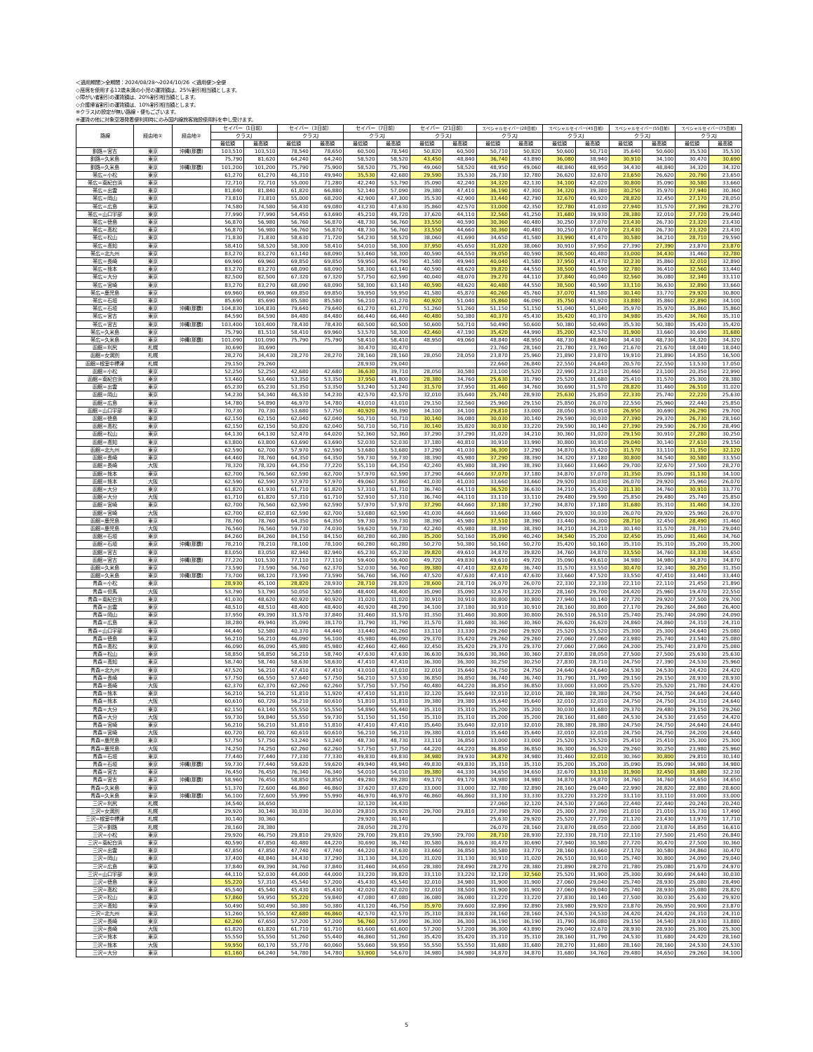＜適用期間＞全期間：2024/08/28～2024/10/26 ＜適用便＞全便
◇座席を使用する12歳未満の小児の運賃額は、25%割引相当額とします。
◇障がい者割引の運賃額は、20%割引相当額とします。
◇介護帰省割引の運賃額は、10%割引相当額とします。
※クラスJの設定が無い路線・便もございます。
※運賃の他に対象空港発着便利用時にのみ国内線旅客施設使用料を申し受けます。
| 路線 | 経由地① | 経由地② | セイバー（1日前） | | セイバー（3日前） | | セイバー（7日前） | | セイバー（21日前） | | スペシャルセイバー(28日前) | | スペシャルセイバー(45日前) | | スペシャルセイバー(55日前) | | スペシャルセイバー(75日前) | |
| --- | --- | --- | --- | --- | --- | --- | --- | --- | --- | --- | --- | --- | --- | --- | --- | --- | --- | --- |
| | | | クラスJ | | クラスJ | | クラスJ | | クラスJ | | クラスJ | | クラスJ | | クラスJ | | クラスJ | |
| | | | 最低額 | 最高額 | 最低額 | 最高額 | 最低額 | 最高額 | 最低額 | 最高額 | 最低額 | 最高額 | 最低額 | 最高額 | 最低額 | 最高額 | 最低額 | 最高額 |
| 釧路=宮古 | 東京 | 沖縄(那覇) | 103,510 | 103,510 | 78,540 | 78,650 | 60,500 | 78,540 | 50,820 | 60,500 | 50,710 | 50,820 | 50,600 | 50,710 | 35,640 | 50,600 | 35,530 | 35,530 |
| 釧路=久米島 | 東京 | | 75,790 | 81,620 | 64,240 | 64,240 | 58,520 | 58,520 | 43,450 | 48,840 | 36,740 | 43,890 | 36,080 | 38,940 | 30,910 | 34,100 | 30,470 | 30,690 |
| 釧路=久米島 | 東京 | 沖縄(那覇) | 101,200 | 101,200 | 75,790 | 75,900 | 58,520 | 75,790 | 49,060 | 58,520 | 48,950 | 49,060 | 48,840 | 48,950 | 34,430 | 48,840 | 34,320 | 34,320 |
| 帯広=小松 | 東京 | | 61,270 | 61,270 | 46,310 | 49,940 | 35,530 | 42,680 | 29,590 | 35,530 | 26,730 | 32,780 | 26,620 | 32,670 | 23,650 | 26,620 | 20,790 | 23,650 |
| 帯広=南紀白浜 | 東京 | | 72,710 | 72,710 | 55,000 | 71,280 | 42,240 | 53,790 | 35,090 | 42,240 | 34,320 | 42,130 | 34,100 | 42,020 | 30,800 | 35,090 | 30,580 | 33,660 |
| 帯広=出雲 | 東京 | | 81,840 | 81,840 | 61,820 | 66,880 | 52,140 | 57,090 | 39,380 | 47,410 | 36,190 | 47,300 | 34,320 | 39,380 | 30,250 | 35,970 | 27,940 | 30,360 |
| 帯広=岡山 | 東京 | | 73,810 | 73,810 | 55,000 | 68,200 | 42,900 | 47,300 | 35,530 | 42,900 | 33,440 | 42,790 | 32,670 | 40,920 | 28,820 | 32,450 | 27,170 | 28,050 |
| 帯広=広島 | 東京 | | 74,580 | 74,580 | 56,430 | 69,080 | 43,230 | 47,630 | 35,860 | 42,570 | 33,000 | 42,350 | 32,780 | 41,030 | 27,940 | 31,570 | 27,390 | 28,270 |
| 帯広=山口宇部 | 東京 | | 77,990 | 77,990 | 54,450 | 63,690 | 45,210 | 49,720 | 37,620 | 44,110 | 32,560 | 41,250 | 31,680 | 39,930 | 28,380 | 32,010 | 27,720 | 29,040 |
| 帯広=徳島 | 東京 | | 56,870 | 56,980 | 56,760 | 56,870 | 48,730 | 56,760 | 33,550 | 40,590 | 30,360 | 40,480 | 30,250 | 37,070 | 23,430 | 26,730 | 23,320 | 23,430 |
| 帯広=高松 | 東京 | | 56,870 | 56,980 | 56,760 | 56,870 | 48,730 | 56,760 | 33,550 | 44,660 | 30,360 | 40,480 | 30,250 | 37,070 | 23,430 | 26,730 | 23,320 | 23,430 |
| 帯広=松山 | 東京 | | 71,830 | 71,830 | 58,630 | 71,720 | 54,230 | 58,520 | 38,060 | 41,690 | 34,650 | 41,580 | 33,990 | 41,470 | 30,580 | 34,210 | 28,710 | 29,590 |
| 帯広=高知 | 東京 | | 58,410 | 58,520 | 58,300 | 58,410 | 54,010 | 58,300 | 37,950 | 45,650 | 31,020 | 38,060 | 30,910 | 37,950 | 27,390 | 27,390 | 23,870 | 23,870 |
| 帯広=北九州 | 東京 | | 83,270 | 83,270 | 63,140 | 68,090 | 53,460 | 58,300 | 40,590 | 44,550 | 39,050 | 40,590 | 38,500 | 40,480 | 33,000 | 34,430 | 31,460 | 32,780 |
| 帯広=長崎 | 東京 | | 69,960 | 69,960 | 69,850 | 69,850 | 59,950 | 64,790 | 41,580 | 49,940 | 40,040 | 41,580 | 37,950 | 41,470 | 32,230 | 35,860 | 32,010 | 32,890 |
| 帯広=熊本 | 東京 | | 83,270 | 83,270 | 68,090 | 68,090 | 58,300 | 63,140 | 40,590 | 48,620 | 39,820 | 44,550 | 38,500 | 40,590 | 32,780 | 36,410 | 32,560 | 33,440 |
| 帯広=大分 | 東京 | | 82,500 | 82,500 | 67,320 | 67,320 | 57,750 | 62,590 | 40,040 | 48,070 | 39,270 | 44,110 | 37,840 | 40,040 | 32,560 | 36,080 | 32,340 | 33,110 |
| 帯広=宮崎 | 東京 | | 83,270 | 83,270 | 68,090 | 68,090 | 58,300 | 63,140 | 40,590 | 48,620 | 40,480 | 44,550 | 38,500 | 40,590 | 33,110 | 36,630 | 32,890 | 33,660 |
| 帯広=鹿児島 | 東京 | | 69,960 | 69,960 | 69,850 | 69,850 | 59,950 | 59,950 | 41,580 | 45,870 | 40,260 | 45,760 | 37,070 | 41,580 | 30,140 | 33,770 | 29,920 | 30,800 |
| 帯広=石垣 | 東京 | | 85,690 | 85,690 | 85,580 | 85,580 | 56,210 | 61,270 | 40,920 | 51,040 | 35,860 | 46,090 | 35,750 | 40,920 | 33,880 | 35,860 | 32,890 | 34,100 |
| 帯広=石垣 | 東京 | 沖縄(那覇) | 104,830 | 104,830 | 79,640 | 79,640 | 61,270 | 61,270 | 51,260 | 51,260 | 51,150 | 51,150 | 51,040 | 51,040 | 35,970 | 35,970 | 35,860 | 35,860 |
| 帯広=宮古 | 東京 | | 84,590 | 84,590 | 84,480 | 84,480 | 66,440 | 66,440 | 40,480 | 50,380 | 40,370 | 45,430 | 35,420 | 40,370 | 34,980 | 35,420 | 34,760 | 35,310 |
| 帯広=宮古 | 東京 | 沖縄(那覇) | 103,400 | 103,400 | 78,430 | 78,430 | 60,500 | 60,500 | 50,600 | 50,710 | 50,490 | 50,600 | 50,380 | 50,490 | 35,530 | 50,380 | 35,420 | 35,420 |
| 帯広=久米島 | 東京 | | 75,790 | 81,510 | 58,410 | 69,960 | 53,570 | 58,300 | 42,460 | 47,190 | 35,420 | 44,990 | 35,200 | 42,570 | 31,900 | 33,660 | 30,690 | 31,680 |
| 帯広=久米島 | 東京 | 沖縄(那覇) | 101,090 | 101,090 | 75,790 | 75,790 | 58,410 | 58,410 | 48,950 | 49,060 | 48,840 | 48,950 | 48,730 | 48,840 | 34,430 | 48,730 | 34,320 | 34,320 |
| 函館=利尻 | 札幌 | | 30,690 | 30,690 | | | 30,470 | 30,470 | | | 23,760 | 28,160 | 21,780 | 23,760 | 21,670 | 21,670 | 18,040 | 18,040 |
| 函館=女満別 | 札幌 | | 28,270 | 34,430 | 28,270 | 28,270 | 28,160 | 28,160 | 28,050 | 28,050 | 23,870 | 25,960 | 21,890 | 23,870 | 19,910 | 21,890 | 14,850 | 16,500 |
| 函館=根室中標津 | 札幌 | | 29,150 | 29,260 | | | 28,930 | 29,040 | | | 22,660 | 26,840 | 22,550 | 24,640 | 20,570 | 22,550 | 13,530 | 17,050 |
| 函館=小松 | 東京 | | 52,250 | 52,250 | 42,680 | 42,680 | 36,630 | 39,710 | 28,050 | 30,580 | 23,100 | 25,520 | 22,990 | 23,210 | 20,460 | 23,100 | 20,350 | 22,990 |
| 函館=南紀白浜 | 東京 | | 53,460 | 53,460 | 53,350 | 53,350 | 37,950 | 41,800 | 28,380 | 34,760 | 25,630 | 31,790 | 25,520 | 31,680 | 25,410 | 31,570 | 25,300 | 28,380 |
| 函館=出雲 | 東京 | | 65,230 | 65,230 | 53,350 | 53,350 | 53,240 | 53,240 | 31,570 | 37,950 | 31,460 | 34,760 | 30,690 | 31,570 | 28,820 | 31,460 | 26,510 | 31,020 |
| 函館=岡山 | 東京 | | 54,230 | 54,340 | 46,530 | 54,230 | 42,570 | 42,570 | 32,010 | 35,640 | 25,740 | 28,930 | 25,630 | 25,850 | 22,330 | 25,740 | 22,220 | 25,630 |
| 函館=広島 | 東京 | | 54,780 | 54,890 | 46,970 | 54,780 | 43,010 | 43,010 | 29,150 | 32,560 | 25,960 | 29,150 | 25,850 | 26,070 | 22,550 | 25,960 | 22,440 | 25,850 |
| 函館=山口宇部 | 東京 | | 70,730 | 70,730 | 53,680 | 57,750 | 40,920 | 49,390 | 34,100 | 34,100 | 29,810 | 33,000 | 28,050 | 30,910 | 26,950 | 30,690 | 26,290 | 29,700 |
| 函館=徳島 | 東京 | | 62,150 | 62,150 | 62,040 | 62,040 | 50,710 | 50,710 | 30,140 | 36,080 | 30,030 | 30,140 | 29,590 | 30,030 | 27,390 | 29,370 | 26,730 | 28,160 |
| 函館=高松 | 東京 | | 62,150 | 62,150 | 50,820 | 62,040 | 50,710 | 50,710 | 30,140 | 35,820 | 30,030 | 33,220 | 29,590 | 30,140 | 27,390 | 29,590 | 26,730 | 28,490 |
| 函館=松山 | 東京 | | 64,130 | 64,130 | 52,470 | 64,020 | 52,360 | 52,360 | 37,290 | 37,290 | 31,020 | 34,210 | 30,360 | 31,020 | 29,150 | 30,910 | 27,280 | 30,250 |
| 函館=高知 | 東京 | | 63,800 | 63,800 | 63,690 | 63,690 | 52,030 | 52,030 | 37,180 | 40,810 | 30,910 | 33,990 | 30,800 | 30,910 | 29,040 | 30,140 | 27,610 | 29,150 |
| 函館=北九州 | 東京 | | 62,590 | 62,700 | 57,970 | 62,590 | 53,680 | 53,680 | 37,290 | 41,030 | 36,300 | 37,290 | 34,870 | 35,420 | 31,570 | 33,110 | 31,350 | 32,120 |
| 函館=長崎 | 東京 | | 64,460 | 78,760 | 64,350 | 64,350 | 59,730 | 59,730 | 38,390 | 45,980 | 37,290 | 38,390 | 34,320 | 37,180 | 30,800 | 34,540 | 30,580 | 33,550 |
| 函館=長崎 | 大阪 | | 78,320 | 78,320 | 64,350 | 77,220 | 55,110 | 64,350 | 42,240 | 45,980 | 38,390 | 38,390 | 33,660 | 33,660 | 29,700 | 32,670 | 27,500 | 28,270 |
| 函館=熊本 | 東京 | | 62,700 | 76,560 | 62,590 | 62,700 | 57,970 | 62,590 | 37,290 | 44,660 | 37,070 | 37,180 | 34,870 | 37,070 | 31,350 | 35,090 | 31,130 | 34,100 |
| 函館=熊本 | 大阪 | | 62,590 | 62,590 | 57,970 | 57,970 | 49,060 | 57,860 | 41,030 | 41,030 | 33,660 | 33,660 | 29,920 | 30,030 | 26,070 | 29,920 | 25,960 | 26,070 |
| 函館=大分 | 東京 | | 61,820 | 61,930 | 61,710 | 61,820 | 57,310 | 61,710 | 36,740 | 44,110 | 36,520 | 36,630 | 34,210 | 35,420 | 31,130 | 34,760 | 30,910 | 33,770 |
| 函館=大分 | 大阪 | | 61,710 | 61,820 | 57,310 | 61,710 | 52,910 | 57,310 | 36,740 | 44,110 | 33,110 | 33,110 | 29,480 | 29,590 | 25,850 | 29,480 | 25,740 | 25,850 |
| 函館=宮崎 | 東京 | | 62,700 | 76,560 | 62,590 | 62,590 | 57,970 | 57,970 | 37,290 | 44,660 | 37,180 | 37,290 | 34,870 | 37,180 | 31,680 | 35,310 | 31,460 | 34,320 |
| 函館=宮崎 | 大阪 | | 62,700 | 62,810 | 62,590 | 62,700 | 53,680 | 62,590 | 41,030 | 44,660 | 33,660 | 33,660 | 29,920 | 30,030 | 26,070 | 29,920 | 25,960 | 26,070 |
| 函館=鹿児島 | 東京 | | 78,760 | 78,760 | 64,350 | 64,350 | 59,730 | 59,730 | 38,390 | 45,980 | 37,510 | 38,390 | 33,440 | 36,300 | 28,710 | 32,450 | 28,490 | 31,460 |
| 函館=鹿児島 | 大阪 | | 76,560 | 76,560 | 59,730 | 74,030 | 59,620 | 59,730 | 42,240 | 45,980 | 38,390 | 38,390 | 34,210 | 34,210 | 30,140 | 31,570 | 28,710 | 29,040 |
| 函館=石垣 | 東京 | | 84,260 | 84,260 | 84,150 | 84,150 | 60,280 | 60,280 | 35,200 | 50,160 | 35,090 | 40,240 | 34,540 | 35,200 | 32,450 | 35,090 | 31,460 | 34,760 |
| 函館=石垣 | 東京 | 沖縄(那覇) | 78,210 | 78,210 | 78,100 | 78,100 | 60,280 | 60,280 | 50,270 | 50,380 | 50,160 | 50,270 | 35,420 | 50,160 | 35,310 | 35,310 | 35,200 | 35,200 |
| 函館=宮古 | 東京 | | 83,050 | 83,050 | 82,940 | 82,940 | 65,230 | 65,230 | 39,820 | 49,610 | 34,870 | 39,820 | 34,760 | 34,870 | 33,550 | 34,760 | 33,330 | 34,650 |
| 函館=宮古 | 東京 | 沖縄(那覇) | 77,220 | 101,530 | 77,110 | 77,110 | 59,400 | 59,400 | 49,720 | 49,830 | 49,610 | 49,720 | 35,090 | 49,610 | 34,980 | 34,980 | 34,870 | 34,870 |
| 函館=久米島 | 東京 | | 73,590 | 73,590 | 56,760 | 62,370 | 52,030 | 56,760 | 39,380 | 47,410 | 32,670 | 36,740 | 31,570 | 33,550 | 30,470 | 32,340 | 30,250 | 31,350 |
| 函館=久米島 | 東京 | 沖縄(那覇) | 73,700 | 98,120 | 73,590 | 73,590 | 56,760 | 56,760 | 47,520 | 47,630 | 47,410 | 47,630 | 33,660 | 47,520 | 33,550 | 47,410 | 33,440 | 33,440 |
| 青森=小松 | 東京 | | 28,930 | 45,100 | 28,820 | 28,930 | 28,710 | 28,820 | 28,600 | 28,710 | 26,070 | 26,070 | 22,330 | 22,330 | 22,110 | 22,110 | 21,450 | 21,890 |
| 青森=但馬 | 大阪 | | 53,790 | 53,790 | 50,050 | 52,580 | 48,400 | 48,400 | 35,090 | 35,090 | 32,670 | 33,220 | 28,160 | 29,700 | 24,420 | 25,960 | 19,470 | 22,550 |
| 青森=南紀白浜 | 東京 | | 41,030 | 48,620 | 40,920 | 40,920 | 31,020 | 31,020 | 30,910 | 30,910 | 30,800 | 30,800 | 27,940 | 30,140 | 27,720 | 29,920 | 27,500 | 29,700 |
| 青森=出雲 | 東京 | | 48,510 | 48,510 | 48,400 | 48,400 | 40,920 | 48,290 | 34,100 | 37,180 | 30,910 | 30,910 | 28,160 | 30,800 | 27,170 | 29,260 | 24,860 | 26,400 |
| 青森=岡山 | 東京 | | 37,950 | 49,390 | 31,570 | 37,840 | 31,460 | 31,570 | 31,350 | 31,460 | 30,800 | 30,800 | 26,510 | 26,510 | 25,740 | 25,740 | 24,090 | 24,090 |
| 青森=広島 | 東京 | | 38,280 | 49,940 | 35,090 | 38,170 | 31,790 | 31,790 | 31,570 | 31,680 | 30,360 | 30,360 | 26,620 | 26,620 | 24,860 | 24,860 | 24,310 | 24,310 |
| 青森=山口宇部 | 東京 | | 44,440 | 52,580 | 40,370 | 44,440 | 33,440 | 40,260 | 33,110 | 33,330 | 29,260 | 29,920 | 25,520 | 25,520 | 25,300 | 25,300 | 24,640 | 25,080 |
| 青森=徳島 | 東京 | | 56,210 | 56,210 | 46,090 | 56,100 | 45,980 | 46,090 | 29,370 | 35,420 | 29,260 | 29,260 | 27,060 | 27,060 | 23,980 | 25,740 | 23,540 | 25,080 |
| 青森=高松 | 東京 | | 46,090 | 46,090 | 45,980 | 45,980 | 42,460 | 42,460 | 32,450 | 35,420 | 29,370 | 29,370 | 27,060 | 27,060 | 24,200 | 25,740 | 23,870 | 25,080 |
| 青森=松山 | 東京 | | 58,850 | 58,850 | 56,210 | 58,740 | 47,630 | 47,630 | 36,630 | 36,630 | 30,360 | 30,360 | 27,830 | 28,050 | 27,500 | 27,500 | 25,630 | 25,630 |
| 青森=高知 | 東京 | | 58,740 | 58,740 | 58,630 | 58,630 | 47,410 | 47,410 | 36,300 | 36,300 | 30,250 | 30,250 | 27,830 | 28,710 | 24,750 | 27,390 | 24,530 | 25,960 |
| 青森=北九州 | 東京 | | 47,520 | 56,210 | 47,410 | 47,410 | 43,010 | 43,010 | 32,010 | 35,640 | 24,750 | 24,750 | 24,640 | 24,640 | 24,530 | 24,530 | 24,420 | 24,420 |
| 青森=長崎 | 東京 | | 57,750 | 66,550 | 57,640 | 57,750 | 56,210 | 57,530 | 36,850 | 36,850 | 36,740 | 36,740 | 31,790 | 31,790 | 29,150 | 29,150 | 28,930 | 28,930 |
| 青森=長崎 | 大阪 | | 62,370 | 62,370 | 62,260 | 62,260 | 57,750 | 57,750 | 40,480 | 44,220 | 36,850 | 36,850 | 33,000 | 33,000 | 25,520 | 25,520 | 21,780 | 24,420 |
| 青森=熊本 | 東京 | | 56,210 | 56,210 | 51,810 | 51,920 | 47,410 | 51,810 | 32,120 | 35,640 | 32,010 | 32,010 | 28,380 | 28,380 | 24,750 | 24,750 | 24,640 | 24,640 |
| 青森=熊本 | 大阪 | | 60,610 | 60,720 | 56,210 | 60,610 | 51,810 | 51,810 | 39,380 | 39,380 | 35,640 | 35,640 | 32,010 | 32,010 | 24,750 | 24,750 | 24,310 | 24,640 |
| 青森=大分 | 東京 | | 62,150 | 63,140 | 55,550 | 55,550 | 54,890 | 55,440 | 35,310 | 35,310 | 35,200 | 35,200 | 30,030 | 31,680 | 29,370 | 29,480 | 29,150 | 29,260 |
| 青森=大分 | 大阪 | | 59,730 | 59,840 | 55,550 | 59,730 | 51,150 | 51,150 | 35,310 | 35,310 | 35,200 | 35,200 | 28,160 | 31,680 | 24,530 | 24,530 | 23,650 | 24,420 |
| 青森=宮崎 | 東京 | | 56,210 | 56,210 | 51,810 | 51,810 | 47,410 | 47,410 | 35,640 | 35,640 | 32,010 | 32,010 | 28,380 | 28,380 | 24,750 | 24,750 | 24,640 | 24,640 |
| 青森=宮崎 | 大阪 | | 60,720 | 60,720 | 60,610 | 60,610 | 56,210 | 56,210 | 39,380 | 43,010 | 35,640 | 35,640 | 32,010 | 32,010 | 24,750 | 24,750 | 24,200 | 24,640 |
| 青森=鹿児島 | 東京 | | 57,750 | 57,750 | 53,240 | 53,240 | 48,730 | 48,730 | 33,110 | 36,850 | 33,000 | 33,000 | 25,520 | 25,520 | 25,410 | 25,410 | 25,300 | 25,300 |
| 青森=鹿児島 | 大阪 | | 74,250 | 74,250 | 62,260 | 62,260 | 57,750 | 57,750 | 44,220 | 44,220 | 36,850 | 36,850 | 36,300 | 36,520 | 29,260 | 30,250 | 23,980 | 25,960 |
| 青森=石垣 | 東京 | | 77,440 | 77,440 | 77,330 | 77,330 | 49,830 | 49,830 | 34,980 | 39,930 | 34,870 | 34,980 | 31,460 | 32,010 | 30,360 | 30,800 | 29,810 | 30,140 |
| 青森=石垣 | 東京 | 沖縄(那覇) | 59,730 | 77,440 | 59,620 | 59,620 | 49,940 | 49,940 | 49,830 | 49,830 | 35,310 | 35,310 | 35,200 | 35,200 | 35,090 | 35,090 | 34,980 | 34,980 |
| 青森=宮古 | 東京 | | 76,450 | 76,450 | 76,340 | 76,340 | 54,010 | 54,010 | 39,380 | 44,330 | 34,650 | 34,650 | 32,670 | 33,110 | 31,900 | 32,450 | 31,680 | 32,230 |
| 青森=宮古 | 東京 | 沖縄(那覇) | 58,960 | 76,450 | 58,850 | 58,850 | 49,280 | 49,280 | 49,170 | 49,170 | 34,980 | 34,980 | 34,870 | 34,870 | 34,760 | 34,760 | 34,650 | 34,650 |
| 青森=久米島 | 東京 | | 51,370 | 72,600 | 46,860 | 46,860 | 37,620 | 37,620 | 33,000 | 33,000 | 32,780 | 32,890 | 28,160 | 29,040 | 22,990 | 28,820 | 22,880 | 28,600 |
| 青森=久米島 | 東京 | 沖縄(那覇) | 56,100 | 72,600 | 55,990 | 55,990 | 46,970 | 46,970 | 46,860 | 46,860 | 33,330 | 33,330 | 33,220 | 33,220 | 33,110 | 33,110 | 33,000 | 33,000 |
| 三沢=利尻 | 札幌 | | 34,540 | 34,650 | | | 32,120 | 34,430 | | | 27,060 | 32,120 | 24,530 | 27,060 | 22,440 | 22,440 | 20,240 | 20,240 |
| 三沢=女満別 | 札幌 | | 29,920 | 30,140 | 30,030 | 30,030 | 29,810 | 29,920 | 29,700 | 29,810 | 27,390 | 29,700 | 25,300 | 27,390 | 21,010 | 21,010 | 15,730 | 17,490 |
| 三沢=根室中標津 | 札幌 | | 30,140 | 30,360 | | | 29,920 | 30,140 | | | 25,630 | 29,920 | 25,520 | 27,720 | 21,120 | 23,430 | 13,970 | 17,710 |
| 三沢=釧路 | 札幌 | | 28,160 | 28,380 | | | 28,050 | 28,270 | | | 26,070 | 28,160 | 23,870 | 28,050 | 22,000 | 23,870 | 14,850 | 16,610 |
| 三沢=小松 | 東京 | | 29,920 | 46,750 | 29,810 | 29,920 | 29,700 | 29,810 | 29,590 | 29,700 | 28,710 | 28,930 | 22,330 | 28,710 | 22,110 | 27,500 | 21,450 | 26,840 |
| 三沢=南紀白浜 | 東京 | | 40,590 | 47,850 | 40,480 | 44,220 | 30,690 | 36,740 | 30,580 | 36,630 | 30,470 | 30,690 | 27,940 | 30,580 | 27,720 | 30,470 | 27,500 | 30,360 |
| 三沢=出雲 | 東京 | | 47,850 | 47,850 | 47,740 | 47,740 | 44,220 | 47,630 | 33,660 | 36,850 | 30,580 | 33,770 | 28,160 | 33,660 | 27,170 | 30,580 | 24,860 | 30,470 |
| 三沢=岡山 | 東京 | | 37,400 | 48,840 | 34,430 | 37,290 | 31,130 | 34,320 | 31,020 | 31,130 | 30,910 | 31,020 | 26,510 | 30,910 | 25,740 | 30,800 | 24,090 | 29,040 |
| 三沢=広島 | 東京 | | 37,840 | 49,390 | 34,760 | 37,840 | 31,460 | 34,650 | 28,380 | 28,490 | 28,270 | 28,380 | 21,890 | 28,270 | 21,780 | 25,080 | 21,670 | 24,970 |
| 三沢=山口宇部 | 東京 | | 44,110 | 52,030 | 44,000 | 44,000 | 33,220 | 39,820 | 33,110 | 33,220 | 32,120 | 32,560 | 25,520 | 31,900 | 25,300 | 30,690 | 24,640 | 30,030 |
| 三沢=徳島 | 東京 | | 55,220 | 57,310 | 45,540 | 57,200 | 45,430 | 45,540 | 32,010 | 34,980 | 31,900 | 31,900 | 27,060 | 29,040 | 25,740 | 28,930 | 25,080 | 28,490 |
| 三沢=高松 | 東京 | | 45,540 | 45,540 | 45,430 | 45,430 | 42,020 | 42,020 | 32,010 | 38,500 | 31,900 | 31,900 | 27,060 | 29,040 | 25,740 | 28,930 | 25,080 | 28,820 |
| 三沢=松山 | 東京 | | 57,860 | 59,950 | 55,220 | 59,840 | 47,080 | 47,080 | 36,080 | 36,080 | 33,220 | 33,220 | 27,830 | 30,140 | 27,500 | 30,030 | 25,630 | 29,920 |
| 三沢=高知 | 東京 | | 50,490 | 50,490 | 50,380 | 50,380 | 43,120 | 46,750 | 35,970 | 39,600 | 32,890 | 32,890 | 23,980 | 29,920 | 23,870 | 26,950 | 20,900 | 23,870 |
| 三沢=北九州 | 東京 | | 51,260 | 55,550 | 42,680 | 46,860 | 42,570 | 42,570 | 35,310 | 38,830 | 28,160 | 28,160 | 24,530 | 24,530 | 24,420 | 24,420 | 24,310 | 24,310 |
| 三沢=長崎 | 東京 | | 62,260 | 67,650 | 57,200 | 57,200 | 56,760 | 57,090 | 36,300 | 36,300 | 36,190 | 36,190 | 31,790 | 36,080 | 29,150 | 34,540 | 28,930 | 33,880 |
| 三沢=長崎 | 大阪 | | 61,820 | 61,820 | 61,710 | 61,710 | 61,600 | 61,600 | 57,200 | 57,200 | 36,300 | 43,890 | 29,040 | 32,670 | 28,930 | 28,930 | 25,300 | 25,300 |
| 三沢=熊本 | 東京 | | 55,550 | 55,550 | 51,260 | 55,440 | 46,860 | 51,260 | 35,420 | 35,420 | 35,310 | 35,310 | 28,160 | 31,790 | 24,530 | 31,680 | 24,420 | 28,160 |
| 三沢=熊本 | 大阪 | | 59,950 | 60,170 | 55,770 | 60,060 | 55,660 | 59,950 | 55,550 | 55,550 | 31,680 | 31,680 | 28,270 | 31,680 | 28,160 | 28,160 | 24,530 | 24,530 |
| 三沢=大分 | 東京 | | 61,160 | 64,240 | 54,780 | 54,780 | 53,900 | 54,670 | 34,980 | 34,980 | 34,870 | 34,870 | 31,680 | 34,760 | 29,480 | 34,650 | 29,260 | 34,100 |
5